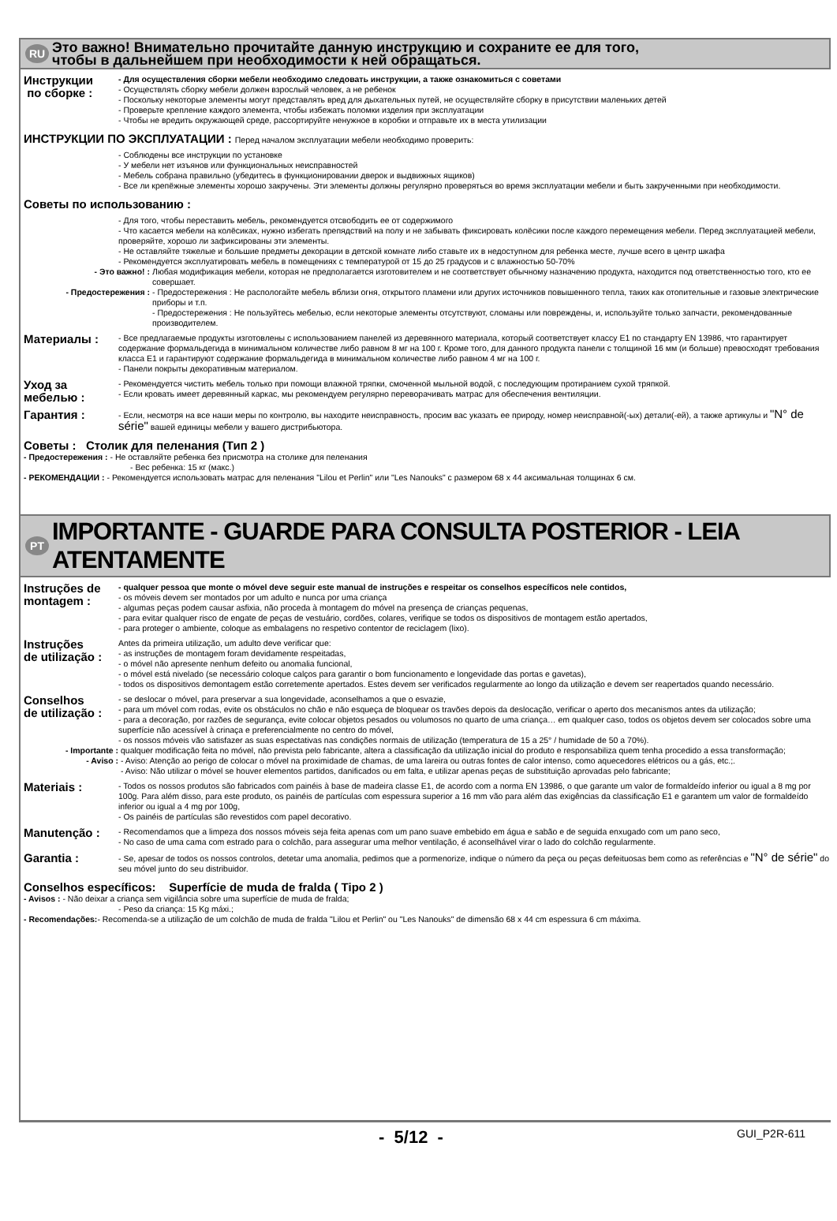RU
Это важно! Внимательно прочитайте данную инструкцию и сохраните ее для того,
чтобы в дальнейшем при необходимости к ней обращаться.
Инструкции
по сборке :
- Для осуществления сборки мебели необходимо следовать инструкции, а также ознакомиться с советами
- Осуществлять сборку мебели должен взрослый человек, а не ребенок
- Поскольку некоторые элементы могут представлять вред для дыхательных путей, не осуществляйте сборку в присутствии маленьких детей
- Проверьте крепление каждого элемента, чтобы избежать поломки изделия при эксплуатации
- Чтобы не вредить окружающей среде, рассортируйте ненужное в коробки и отправьте их в места утилизации
ИНСТРУКЦИИ ПО ЭКСПЛУАТАЦИИ : Перед началом эксплуатации мебели необходимо проверить:
- Соблюдены все инструкции по установке
- У мебели нет изъянов или функциональных неисправностей
- Мебель собрана правильно (убедитесь в функционировании дверок и выдвижных ящиков)
- Все ли крепёжные элементы хорошо закручены. Эти элементы должны регулярно проверяться во время эксплуатации мебели и быть закрученными при необходимости.
Советы по использованию :
- Для того, чтобы переставить мебель, рекомендуется отсвободить ее от содержимого
- Что касается мебели на колёсиках, нужно избегать препядствий на полу и не забывать фиксировать колёсики после каждого перемещения мебели. Перед эксплуатацией мебели, проверяйте, хорошо ли зафиксированы эти элементы.
- Не оставляйте тяжелые и большие предметы декорации в детской комнате либо ставьте их в недоступном для ребенка месте, лучше всего в центр шкафа
- Рекомендуется эксплуатировать мебель в помещениях с температурой от 15 до 25 градусов и с влажностью 50-70%
- Это важно! :
Любая модификация мебели, которая не предполагается изготовителем и не соответствует обычному назначению продукта, находится под ответственностью того, кто ее совершает.
- Предостережения :
- Предостережения : Не распологайте мебель вблизи огня, открытого пламени или других источников повышенного тепла, таких как отопительные и газовые электрические приборы и т.п.
- Предостережения : Не пользуйтесь мебелью, если некоторые элементы отсутствуют, сломаны или повреждены, и, используйте только запчасти, рекомендованные производителем.
Материалы :
- Все предлагаемые продукты изготовлены с использованием панелей из деревянного материала, который соответствует классу Е1 по стандарту EN 13986, что гарантирует содержание формальдегида в минимальном количестве либо равном 8 мг на 100 г. Кроме того, для данного продукта панели с толщиной 16 мм (и больше) превосходят требования класса Е1 и гарантируют содержание формальдегида в минимальном количестве либо равном 4 мг на 100 г.
- Панели покрыты декоративным материалом.
Уход за
мебелью :
- Рекомендуется чистить мебель только при помощи влажной тряпки, смоченной мыльной водой, с последующим протиранием сухой тряпкой.
- Если кровать имеет деревянный каркас, мы рекомендуем регулярно переворачивать матрас для обеспечения вентиляции.
Гарантия :
- Если, несмотря на все наши меры по контролю, вы находите неисправность, просим вас указать ее природу, номер неисправной(-ых) детали(-ей), а также артикулы и "N° de série" вашей единицы мебели у вашего дистрибьютора.
Советы : Столик для пеленания (Тип 2 )
- Предостережения : - Не оставляйте ребенка без присмотра на столике для пеленания
- Вес ребенка: 15 кг (макс.)
- РЕКОМЕНДАЦИИ : - Рекомендуется использовать матрас для пеленания "Lilou et Perlin" или "Les Nanouks" с размером 68 x 44 аксимальная толщинах 6 см.
PT
IMPORTANTE - GUARDE PARA CONSULTA POSTERIOR - LEIA ATENTAMENTE
Instruções de
montagem :
- qualquer pessoa que monte o móvel deve seguir este manual de instruções e respeitar os conselhos específicos nele contidos,
- os móveis devem ser montados por um adulto e nunca por uma criança
- algumas peças podem causar asfixia, não proceda à montagem do móvel na presença de crianças pequenas,
- para evitar qualquer risco de engate de peças de vestuário, cordões, colares, verifique se todos os dispositivos de montagem estão apertados,
- para proteger o ambiente, coloque as embalagens no respetivo contentor de reciclagem (lixo).
Instruções
de utilização :
Antes da primeira utilização, um adulto deve verificar que:
- as instruções de montagem foram devidamente respeitadas,
- o móvel não apresente nenhum defeito ou anomalia funcional,
- o móvel está nivelado (se necessário coloque calços para garantir o bom funcionamento e longevidade das portas e gavetas),
- todos os dispositivos demontagem estão corretemente apertados. Estes devem ser verificados regularmente ao longo da utilização e devem ser reapertados quando necessário.
Conselhos
de utilização :
- se deslocar o móvel, para preservar a sua longevidade, aconselhamos a que o esvazie,
- para um móvel com rodas, evite os obstáculos no chão e não esqueça de bloquear os travões depois da deslocação, verificar o aperto dos mecanismos antes da utilização;
- para a decoração, por razões de segurança, evite colocar objetos pesados ou volumosos no quarto de uma criança… em qualquer caso, todos os objetos devem ser colocados sobre uma superfície não acessível à crinaça e preferencialmente no centro do móvel,
- os nossos móveis vão satisfazer as suas espectativas nas condições normais de utilização (temperatura de 15 a 25° / humidade de 50 a 70%).
- Importante :
qualquer modificação feita no móvel, não prevista pelo fabricante, altera a classificação da utilização inicial do produto e responsabiliza quem tenha procedido a essa transformação;
- Aviso :
- Aviso: Atenção ao perigo de colocar o móvel na proximidade de chamas, de uma lareira ou outras fontes de calor intenso, como aquecedores elétricos ou a gás, etc.;.
- Aviso: Não utilizar o móvel se houver elementos partidos, danificados ou em falta, e utilizar apenas peças de substituição aprovadas pelo fabricante;
Materiais :
- Todos os nossos produtos são fabricados com painéis à base de madeira classe E1, de acordo com a norma EN 13986, o que garante um valor de formaldeído inferior ou igual a 8 mg por 100g. Para além disso, para este produto, os painéis de partículas com espessura superior a 16 mm vão para além das exigências da classificação E1 e garantem um valor de formaldeído inferior ou igual a 4 mg por 100g,
- Os painéis de partículas são revestidos com papel decorativo.
Manutenção :
- Recomendamos que a limpeza dos nossos móveis seja feita apenas com um pano suave embebido em água e sabão e de seguida enxugado com um pano seco,
- No caso de uma cama com estrado para o colchão, para assegurar uma melhor ventilação, é aconselhável virar o lado do colchão regularmente.
Garantia :
- Se, apesar de todos os nossos controlos, detetar uma anomalia, pedimos que a pormenorize, indique o número da peça ou peças defeituosas bem como as referências e "N° de série" do seu móvel junto do seu distribuidor.
Conselhos específicos: Superfície de muda de fralda ( Tipo 2 )
- Avisos : - Não deixar a criança sem vigilância sobre uma superfície de muda de fralda;
- Peso da criança: 15 Kg máxi.;
- Recomendações:- Recomenda-se a utilização de um colchão de muda de fralda "Lilou et Perlin" ou "Les Nanouks" de dimensão 68 x 44 cm espessura 6 cm máxima.
- 5/12 - GUI_P2R-611